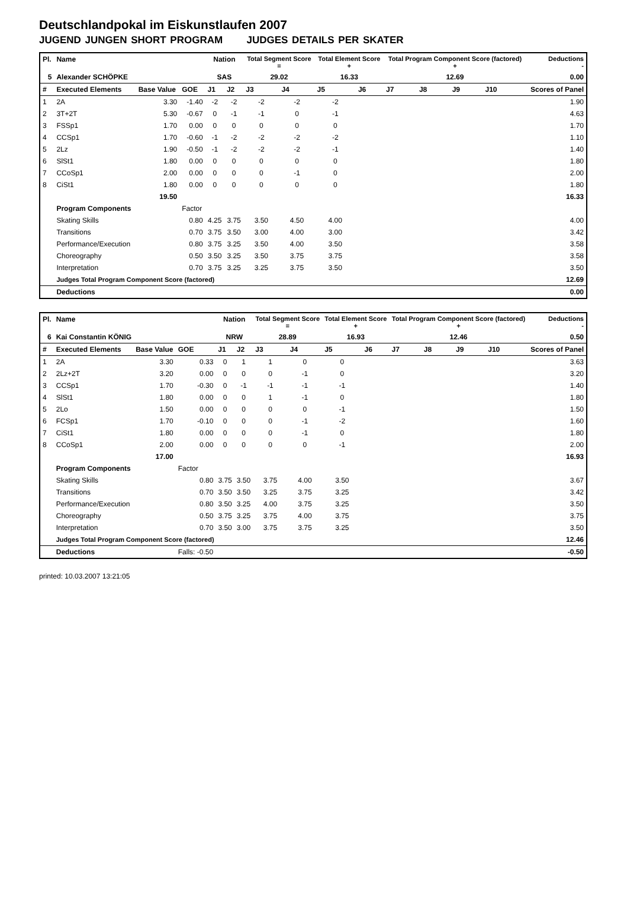Deutschlandpokal im Eiskunstlaufen 2007
JUGEND JUNGEN SHORT PROGRAM JUDGES DETAILS PER SKATER
| Pl. | Name | | | Nation | | Total Segment Score = | | Total Element Score + | | Total Program Component Score (factored) + | | | | Deductions - |
| --- | --- | --- | --- | --- | --- | --- | --- | --- | --- | --- | --- | --- | --- | --- |
| 5 | Alexander SCHÖPKE | | | SAS | | 29.02 | | 16.33 | | 12.69 | | | | 0.00 |
| # | Executed Elements | Base Value | GOE | J1 | J2 | J3 | J4 | J5 | J6 | J7 | J8 | J9 | J10 | Scores of Panel |
| 1 | 2A | 3.30 | -1.40 | -2 | -2 | -2 | -2 | -2 | | | | | | 1.90 |
| 2 | 3T+2T | 5.30 | -0.67 | 0 | -1 | -1 | 0 | -1 | | | | | | 4.63 |
| 3 | FSSp1 | 1.70 | 0.00 | 0 | 0 | 0 | 0 | 0 | | | | | | 1.70 |
| 4 | CCSp1 | 1.70 | -0.60 | -1 | -2 | -2 | -2 | -2 | | | | | | 1.10 |
| 5 | 2Lz | 1.90 | -0.50 | -1 | -2 | -2 | -2 | -1 | | | | | | 1.40 |
| 6 | SlSt1 | 1.80 | 0.00 | 0 | 0 | 0 | 0 | 0 | | | | | | 1.80 |
| 7 | CCoSp1 | 2.00 | 0.00 | 0 | 0 | 0 | -1 | 0 | | | | | | 2.00 |
| 8 | CiSt1 | 1.80 | 0.00 | 0 | 0 | 0 | 0 | 0 | | | | | | 1.80 |
| | | 19.50 | | | | | | | | | | | | 16.33 |
| | Program Components | | Factor | | | | | | | | | | | |
| | Skating Skills | | 0.80 | 4.25 | 3.75 | 3.50 | 4.50 | 4.00 | | | | | | 4.00 |
| | Transitions | | 0.70 | 3.75 | 3.50 | 3.00 | 4.00 | 3.00 | | | | | | 3.42 |
| | Performance/Execution | | 0.80 | 3.75 | 3.25 | 3.50 | 4.00 | 3.50 | | | | | | 3.58 |
| | Choreography | | 0.50 | 3.50 | 3.25 | 3.50 | 3.75 | 3.75 | | | | | | 3.58 |
| | Interpretation | | 0.70 | 3.75 | 3.25 | 3.25 | 3.75 | 3.50 | | | | | | 3.50 |
| | Judges Total Program Component Score (factored) | | | | | | | | | | | | | 12.69 |
| | Deductions | | | | | | | | | | | | | 0.00 |
| Pl. | Name | | | Nation | | Total Segment Score = | | Total Element Score + | | Total Program Component Score (factored) + | | | | Deductions - |
| --- | --- | --- | --- | --- | --- | --- | --- | --- | --- | --- | --- | --- | --- | --- |
| 6 | Kai Constantin KÖNIG | | | NRW | | 28.89 | | 16.93 | | 12.46 | | | | 0.50 |
| # | Executed Elements | Base Value | GOE | J1 | J2 | J3 | J4 | J5 | J6 | J7 | J8 | J9 | J10 | Scores of Panel |
| 1 | 2A | 3.30 | 0.33 | 0 | 1 | 1 | 0 | 0 | | | | | | 3.63 |
| 2 | 2Lz+2T | 3.20 | 0.00 | 0 | 0 | 0 | -1 | 0 | | | | | | 3.20 |
| 3 | CCSp1 | 1.70 | -0.30 | 0 | -1 | -1 | -1 | -1 | | | | | | 1.40 |
| 4 | SlSt1 | 1.80 | 0.00 | 0 | 0 | 1 | -1 | 0 | | | | | | 1.80 |
| 5 | 2Lo | 1.50 | 0.00 | 0 | 0 | 0 | 0 | -1 | | | | | | 1.50 |
| 6 | FCSp1 | 1.70 | -0.10 | 0 | 0 | 0 | -1 | -2 | | | | | | 1.60 |
| 7 | CiSt1 | 1.80 | 0.00 | 0 | 0 | 0 | -1 | 0 | | | | | | 1.80 |
| 8 | CCoSp1 | 2.00 | 0.00 | 0 | 0 | 0 | 0 | -1 | | | | | | 2.00 |
| | | 17.00 | | | | | | | | | | | | 16.93 |
| | Program Components | | Factor | | | | | | | | | | | |
| | Skating Skills | | 0.80 | 3.75 | 3.50 | 3.75 | 4.00 | 3.50 | | | | | | 3.67 |
| | Transitions | | 0.70 | 3.50 | 3.50 | 3.25 | 3.75 | 3.25 | | | | | | 3.42 |
| | Performance/Execution | | 0.80 | 3.50 | 3.25 | 4.00 | 3.75 | 3.25 | | | | | | 3.50 |
| | Choreography | | 0.50 | 3.75 | 3.25 | 3.75 | 4.00 | 3.75 | | | | | | 3.75 |
| | Interpretation | | 0.70 | 3.50 | 3.00 | 3.75 | 3.75 | 3.25 | | | | | | 3.50 |
| | Judges Total Program Component Score (factored) | | | | | | | | | | | | | 12.46 |
| | Deductions | | Falls: -0.50 | | | | | | | | | | | -0.50 |
printed: 10.03.2007 13:21:05